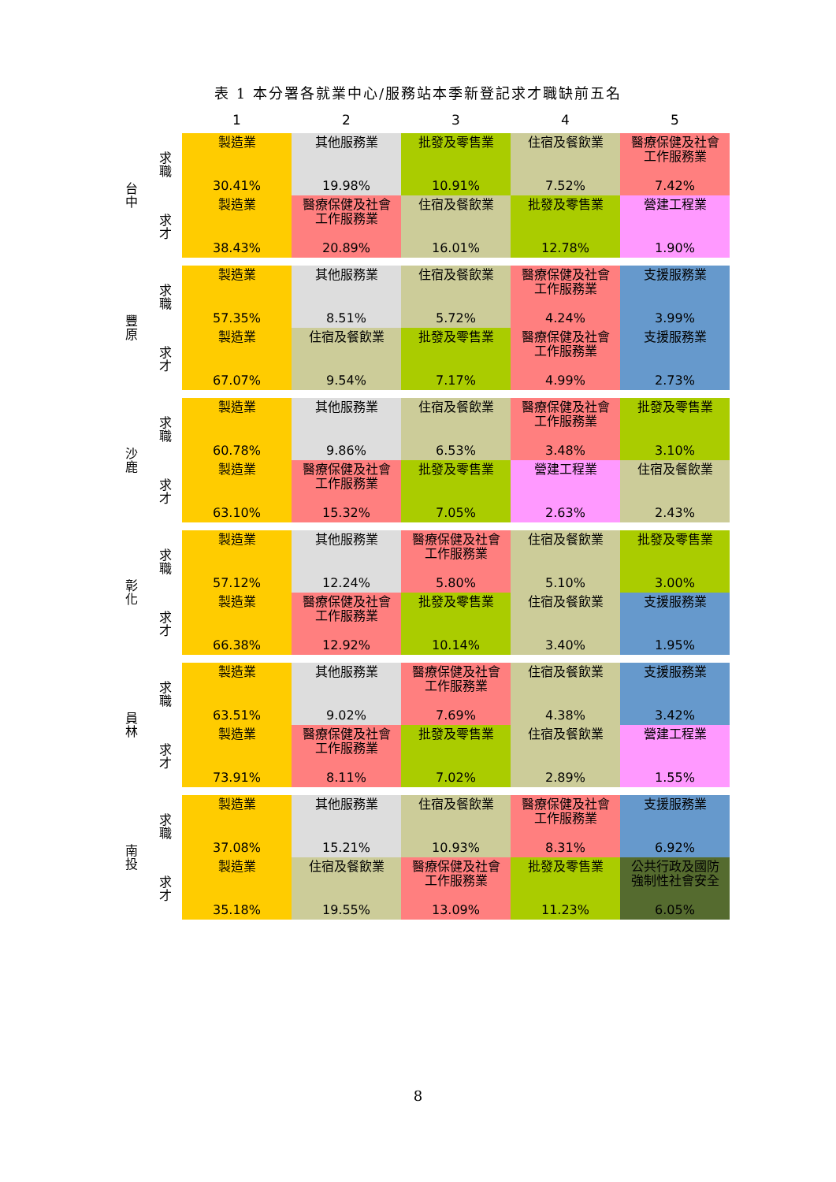表 1 本分署各就業中心/服務站本季新登記求才職缺前五名
| | 1 | 2 | 3 | 4 | 5 |
| 台 中 | 求 職 | 製造業 30.41% | 其他服務業 19.98% | 批發及零售業 10.91% | 住宿及餐飲業 7.52% | 醫療保健及社會 工作服務業 7.42% |
| | 求 才 | 製造業 38.43% | 醫療保健及社會 工作服務業 20.89% | 住宿及餐飲業 16.01% | 批發及零售業 12.78% | 營建工程業 1.90% |
| 豐 原 | 求 職 | 製造業 57.35% | 其他服務業 8.51% | 住宿及餐飲業 5.72% | 醫療保健及社會 工作服務業 4.24% | 支援服務業 3.99% |
| | 求 才 | 製造業 67.07% | 住宿及餐飲業 9.54% | 批發及零售業 7.17% | 醫療保健及社會 工作服務業 4.99% | 支援服務業 2.73% |
| 沙 鹿 | 求 職 | 製造業 60.78% | 其他服務業 9.86% | 住宿及餐飲業 6.53% | 醫療保健及社會 工作服務業 3.48% | 批發及零售業 3.10% |
| | 求 才 | 製造業 63.10% | 醫療保健及社會 工作服務業 15.32% | 批發及零售業 7.05% | 營建工程業 2.63% | 住宿及餐飲業 2.43% |
| 彰 化 | 求 職 | 製造業 57.12% | 其他服務業 12.24% | 醫療保健及社會 工作服務業 5.80% | 住宿及餐飲業 5.10% | 批發及零售業 3.00% |
| | 求 才 | 製造業 66.38% | 醫療保健及社會 工作服務業 12.92% | 批發及零售業 10.14% | 住宿及餐飲業 3.40% | 支援服務業 1.95% |
| 員 林 | 求 職 | 製造業 63.51% | 其他服務業 9.02% | 醫療保健及社會 工作服務業 7.69% | 住宿及餐飲業 4.38% | 支援服務業 3.42% |
| | 求 才 | 製造業 73.91% | 醫療保健及社會 工作服務業 8.11% | 批發及零售業 7.02% | 住宿及餐飲業 2.89% | 營建工程業 1.55% |
| 南 投 | 求 職 | 製造業 37.08% | 其他服務業 15.21% | 住宿及餐飲業 10.93% | 醫療保健及社會 工作服務業 8.31% | 支援服務業 6.92% |
| | 求 才 | 製造業 35.18% | 住宿及餐飲業 19.55% | 醫療保健及社會 工作服務業 13.09% | 批發及零售業 11.23% | 公共行政及國防 強制性社會安全 6.05% |
8